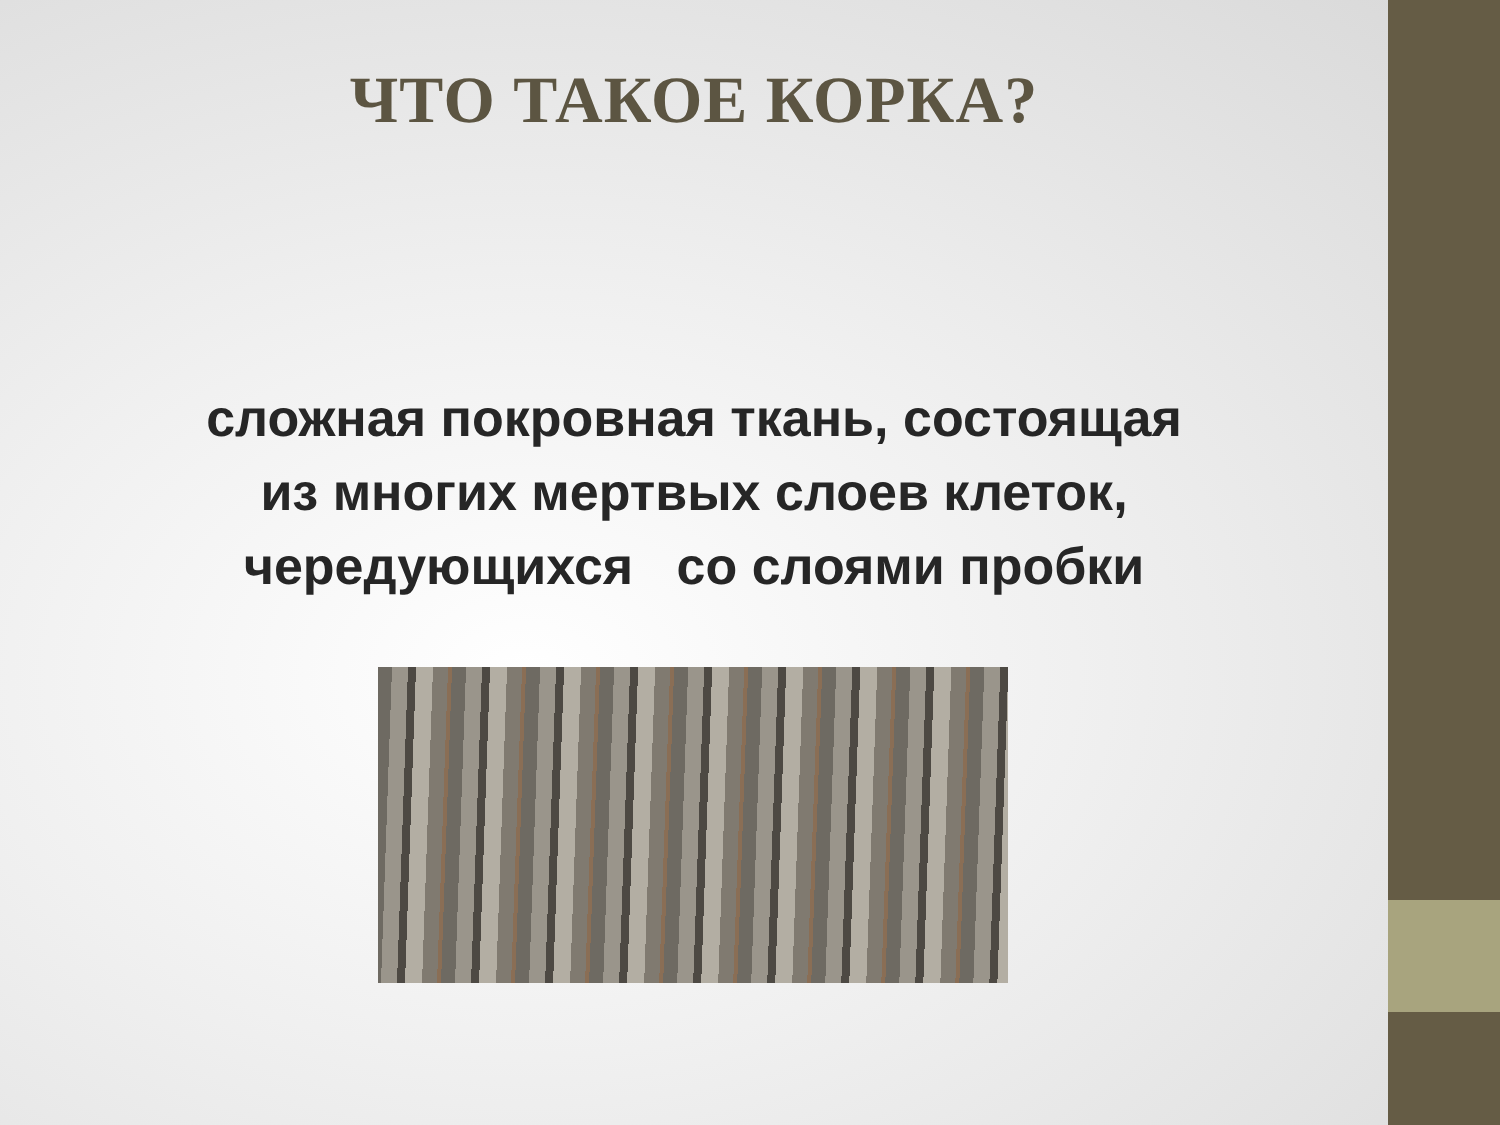ЧТО ТАКОЕ КОРКА?
сложная покровная ткань, состоящая
из многих мертвых слоев клеток,
чередующихся со слоями пробки